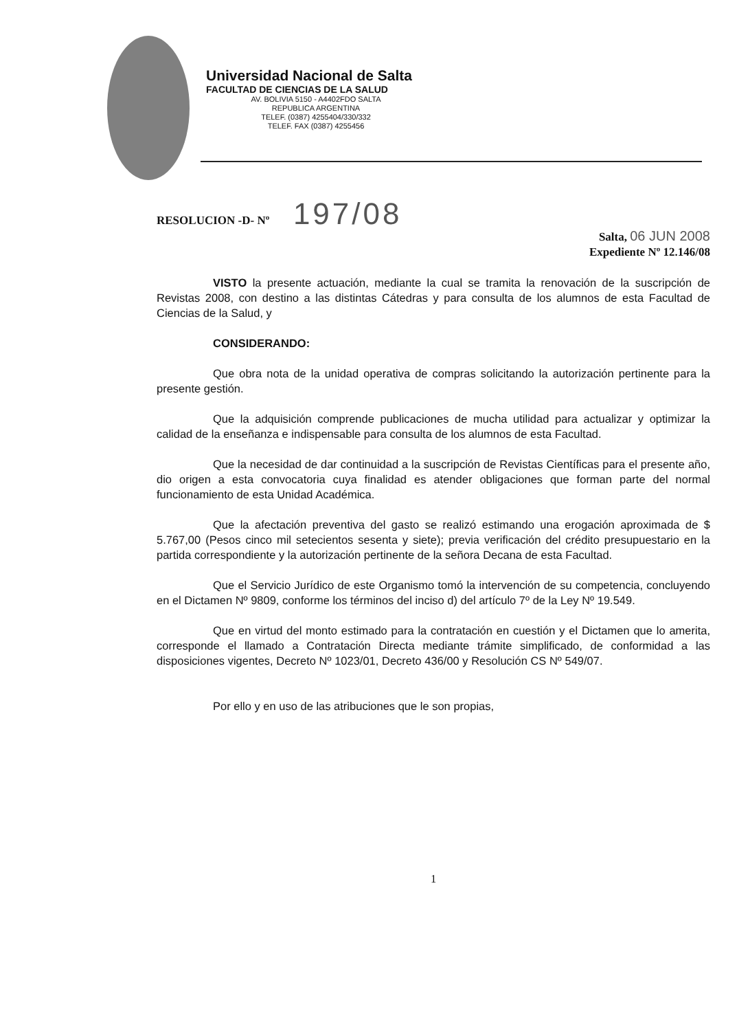Universidad Nacional de Salta
FACULTAD DE CIENCIAS DE LA SALUD
AV. BOLIVIA 5150 - A4402FDO SALTA
REPUBLICA ARGENTINA
TELEF. (0387) 4255404/330/332
TELEF. FAX (0387) 4255456
RESOLUCION -D- Nº 197/08
Salta, 06 JUN 2008
Expediente Nº 12.146/08
VISTO la presente actuación, mediante la cual se tramita la renovación de la suscripción de Revistas 2008, con destino a las distintas Cátedras y para consulta de los alumnos de esta Facultad de Ciencias de la Salud, y
CONSIDERANDO:
Que obra nota de la unidad operativa de compras solicitando la autorización pertinente para la presente gestión.
Que la adquisición comprende publicaciones de mucha utilidad para actualizar y optimizar la calidad de la enseñanza e indispensable para consulta de los alumnos de esta Facultad.
Que la necesidad de dar continuidad a la suscripción de Revistas Científicas para el presente año, dio origen a esta convocatoria cuya finalidad es atender obligaciones que forman parte del normal funcionamiento de esta Unidad Académica.
Que la afectación preventiva del gasto se realizó estimando una erogación aproximada de $ 5.767,00 (Pesos cinco mil setecientos sesenta y siete); previa verificación del crédito presupuestario en la partida correspondiente y la autorización pertinente de la señora Decana de esta Facultad.
Que el Servicio Jurídico de este Organismo tomó la intervención de su competencia, concluyendo en el Dictamen Nº 9809, conforme los términos del inciso d) del artículo 7º de la Ley Nº 19.549.
Que en virtud del monto estimado para la contratación en cuestión y el Dictamen que lo amerita, corresponde el llamado a Contratación Directa mediante trámite simplificado, de conformidad a las disposiciones vigentes, Decreto Nº 1023/01, Decreto 436/00 y Resolución CS Nº 549/07.
Por ello y en uso de las atribuciones que le son propias,
1